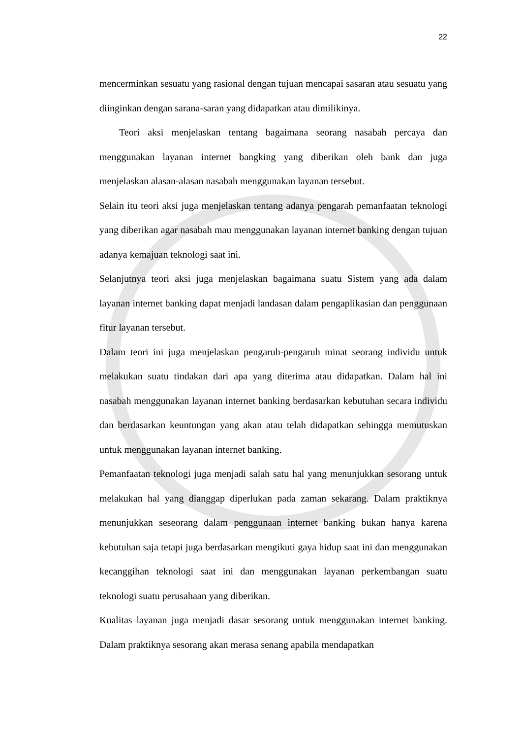22
mencerminkan sesuatu yang rasional dengan tujuan mencapai sasaran atau sesuatu yang diinginkan dengan sarana-saran yang didapatkan atau dimilikinya.
Teori aksi menjelaskan tentang bagaimana seorang nasabah percaya dan menggunakan layanan internet bangking yang diberikan oleh bank dan juga menjelaskan alasan-alasan nasabah menggunakan layanan tersebut.
Selain itu teori aksi juga menjelaskan tentang adanya pengarah pemanfaatan teknologi yang diberikan agar nasabah mau menggunakan layanan internet banking dengan tujuan adanya kemajuan teknologi saat ini.
Selanjutnya teori aksi juga menjelaskan bagaimana suatu Sistem yang ada dalam layanan internet banking dapat menjadi landasan dalam pengaplikasian dan penggunaan fitur layanan tersebut.
Dalam teori ini juga menjelaskan pengaruh-pengaruh minat seorang individu untuk melakukan suatu tindakan dari apa yang diterima atau didapatkan. Dalam hal ini nasabah menggunakan layanan internet banking berdasarkan kebutuhan secara individu dan berdasarkan keuntungan yang akan atau telah didapatkan sehingga memutuskan untuk menggunakan layanan internet banking.
Pemanfaatan teknologi juga menjadi salah satu hal yang menunjukkan sesorang untuk melakukan hal yang dianggap diperlukan pada zaman sekarang. Dalam praktiknya menunjukkan seseorang dalam penggunaan internet banking bukan hanya karena kebutuhan saja tetapi juga berdasarkan mengikuti gaya hidup saat ini dan menggunakan kecanggihan teknologi saat ini dan menggunakan layanan perkembangan suatu teknologi suatu perusahaan yang diberikan.
Kualitas layanan juga menjadi dasar sesorang untuk menggunakan internet banking. Dalam praktiknya sesorang akan merasa senang apabila mendapatkan